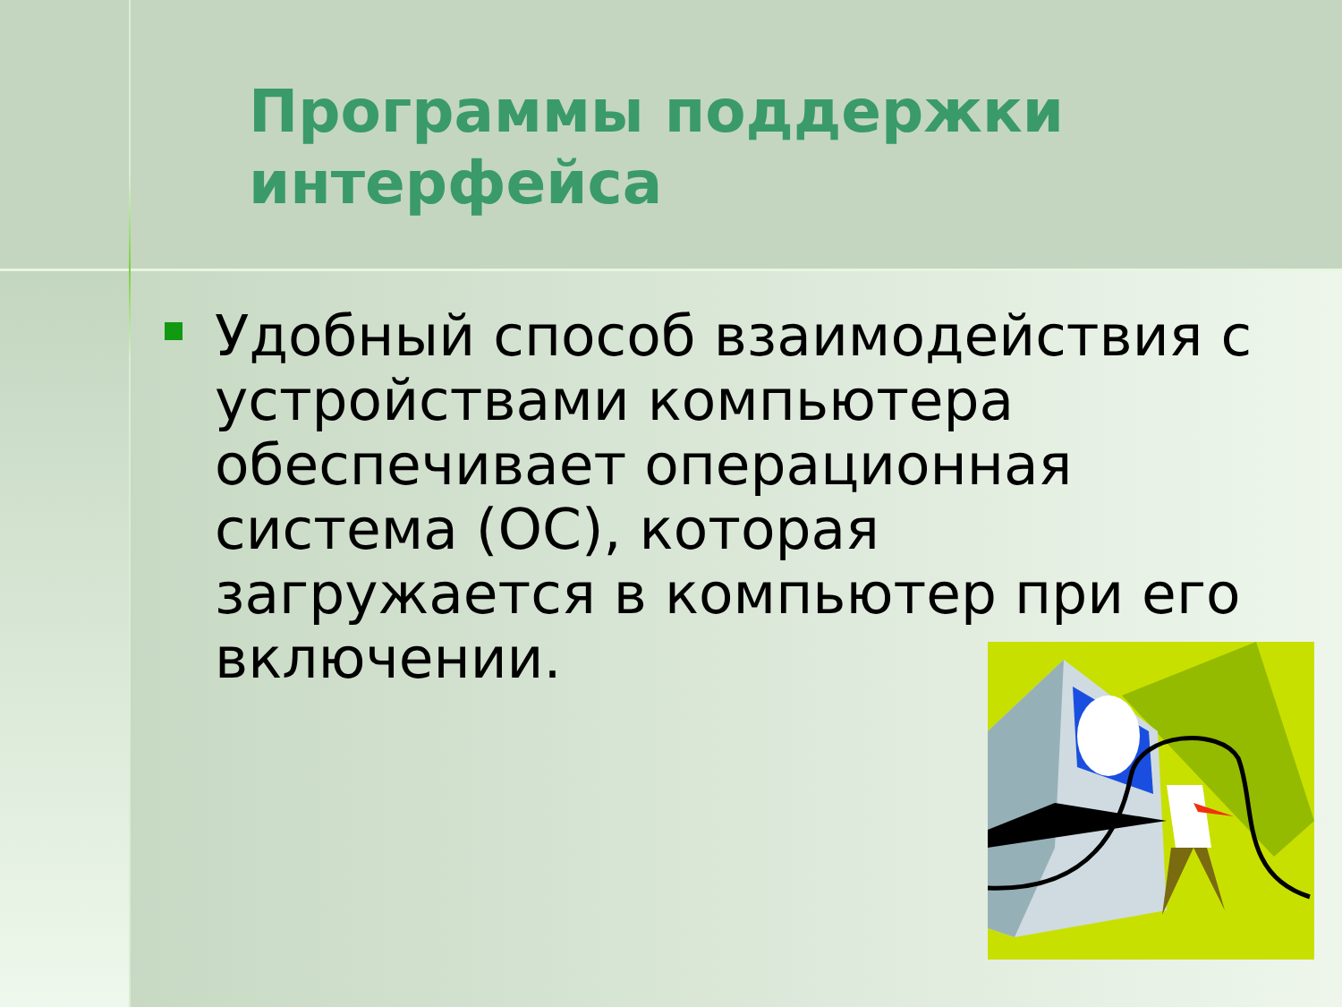Программы поддержки интерфейса
Удобный способ взаимодействия с устройствами компьютера обеспечивает операционная система (ОС), которая загружается в компьютер при его включении.